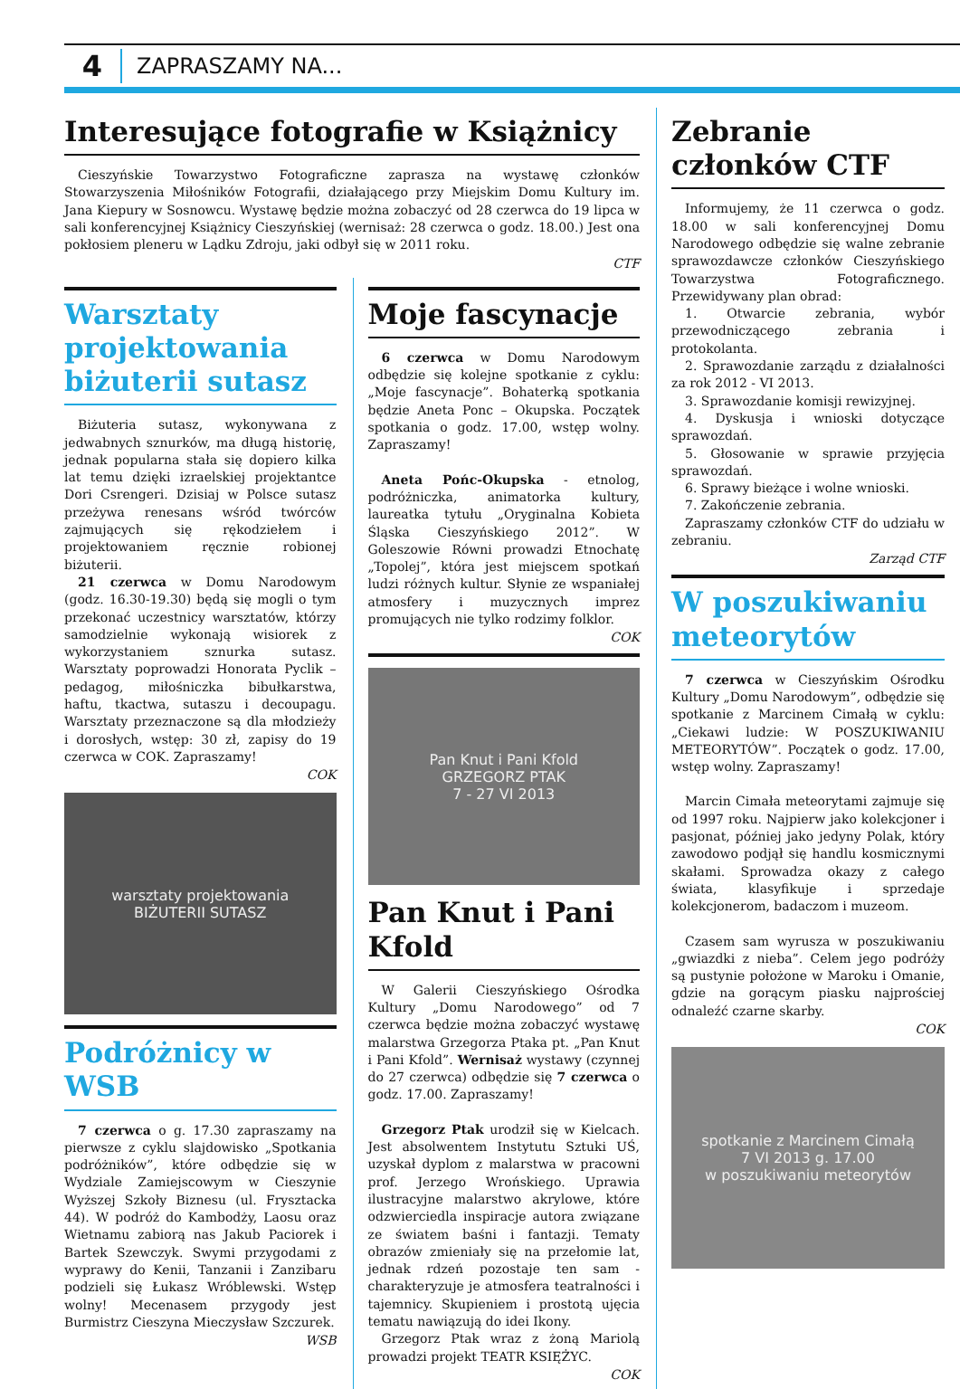4 ZAPRASZAMY NA...
Interesujące fotografie w Książnicy
Cieszyńskie Towarzystwo Fotograficzne zaprasza na wystawę członków Stowarzyszenia Miłośników Fotografii, działającego przy Miejskim Domu Kultury im. Jana Kiepury w Sosnowcu. Wystawę będzie można zobaczyć od 28 czerwca do 19 lipca w sali konferencyjnej Książnicy Cieszyńskiej (wernisaż: 28 czerwca o godz. 18.00.) Jest ona pokłosiem pleneru w Lądku Zdroju, jaki odbył się w 2011 roku.
CTF
Warsztaty projektowania biżuterii sutasz
Biżuteria sutasz, wykonywana z jedwabnych sznurków, ma długą historię, jednak popularna stała się dopiero kilka lat temu dzięki izraelskiej projektantce Dori Csrengeri. Dzisiaj w Polsce sutasz przeżywa renesans wśród twórców zajmujących się rękodziełem i projektowaniem ręcznie robionej biżuterii.
21 czerwca w Domu Narodowym (godz. 16.30-19.30) będą się mogli o tym przekonać uczestnicy warsztatów, którzy samodzielnie wykonają wisiorek z wykorzystaniem sznurka sutasz. Warsztaty poprowadzi Honorata Pyclik – pedagog, miłośniczka bibułkarstwa, haftu, tkactwa, sutaszu i decoupagu. Warsztaty przeznaczone są dla młodzieży i dorosłych, wstęp: 30 zł, zapisy do 19 czerwca w COK. Zapraszamy!
COK
warsztaty projektowania
BIŻUTERII SUTASZ
Podróżnicy w WSB
7 czerwca o g. 17.30 zapraszamy na pierwsze z cyklu slajdowisko „Spotkania podróżników”, które odbędzie się w Wydziale Zamiejscowym w Cieszynie Wyższej Szkoły Biznesu (ul. Frysztacka 44). W podróż do Kambodży, Laosu oraz Wietnamu zabiorą nas Jakub Paciorek i Bartek Szewczyk. Swymi przygodami z wyprawy do Kenii, Tanzanii i Zanzibaru podzieli się Łukasz Wróblewski. Wstęp wolny! Mecenasem przygody jest Burmistrz Cieszyna Mieczysław Szczurek.
WSB
Moje fascynacje
6 czerwca w Domu Narodowym odbędzie się kolejne spotkanie z cyklu: „Moje fascynacje”. Bohaterką spotkania będzie Aneta Ponc – Okupska. Początek spotkania o godz. 17.00, wstęp wolny. Zapraszamy!
Aneta Pońc-Okupska - etnolog, podróżniczka, animatorka kultury, laureatka tytułu „Oryginalna Kobieta Śląska Cieszyńskiego 2012”. W Goleszowie Równi prowadzi Etnochatę „Topolej”, która jest miejscem spotkań ludzi różnych kultur. Słynie ze wspaniałej atmosfery i muzycznych imprez promujących nie tylko rodzimy folklor.
COK
Pan Knut i Pani Kfold
GRZEGORZ PTAK
7 - 27 VI 2013
Pan Knut i Pani Kfold
W Galerii Cieszyńskiego Ośrodka Kultury „Domu Narodowego” od 7 czerwca będzie można zobaczyć wystawę malarstwa Grzegorza Ptaka pt. „Pan Knut i Pani Kfold”. Wernisaż wystawy (czynnej do 27 czerwca) odbędzie się 7 czerwca o godz. 17.00. Zapraszamy!
Grzegorz Ptak urodził się w Kielcach. Jest absolwentem Instytutu Sztuki UŚ, uzyskał dyplom z malarstwa w pracowni prof. Jerzego Wrońskiego. Uprawia ilustracyjne malarstwo akrylowe, które odzwierciedla inspiracje autora związane ze światem baśni i fantazji. Tematy obrazów zmieniały się na przełomie lat, jednak rdzeń pozostaje ten sam - charakteryzuje je atmosfera teatralności i tajemnicy. Skupieniem i prostotą ujęcia tematu nawiązują do idei Ikony.
Grzegorz Ptak wraz z żoną Mariolą prowadzi projekt TEATR KSIĘŻYC.
COK
Zebranie członków CTF
Informujemy, że 11 czerwca o godz. 18.00 w sali konferencyjnej Domu Narodowego odbędzie się walne zebranie sprawozdawcze członków Cieszyńskiego Towarzystwa Fotograficznego. Przewidywany plan obrad:
1. Otwarcie zebrania, wybór przewodniczącego zebrania i protokolanta.
2. Sprawozdanie zarządu z działalności za rok 2012 - VI 2013.
3. Sprawozdanie komisji rewizyjnej.
4. Dyskusja i wnioski dotyczące sprawozdań.
5. Głosowanie w sprawie przyjęcia sprawozdań.
6. Sprawy bieżące i wolne wnioski.
7. Zakończenie zebrania.
Zapraszamy członków CTF do udziału w zebraniu.
Zarząd CTF
W poszukiwaniu meteorytów
7 czerwca w Cieszyńskim Ośrodku Kultury „Domu Narodowym”, odbędzie się spotkanie z Marcinem Cimałą w cyklu: „Ciekawi ludzie: W POSZUKIWANIU METEORYTÓW”. Początek o godz. 17.00, wstęp wolny. Zapraszamy!
Marcin Cimała meteorytami zajmuje się od 1997 roku. Najpierw jako kolekcjoner i pasjonat, później jako jedyny Polak, który zawodowo podjął się handlu kosmicznymi skałami. Sprowadza okazy z całego świata, klasyfikuje i sprzedaje kolekcjonerom, badaczom i muzeom.
Czasem sam wyrusza w poszukiwaniu „gwiazdki z nieba”. Celem jego podróży są pustynie położone w Maroku i Omanie, gdzie na gorącym piasku najprościej odnaleźć czarne skarby.
COK
spotkanie z Marcinem Cimałą
7 VI 2013 g. 17.00
w poszukiwaniu meteorytów